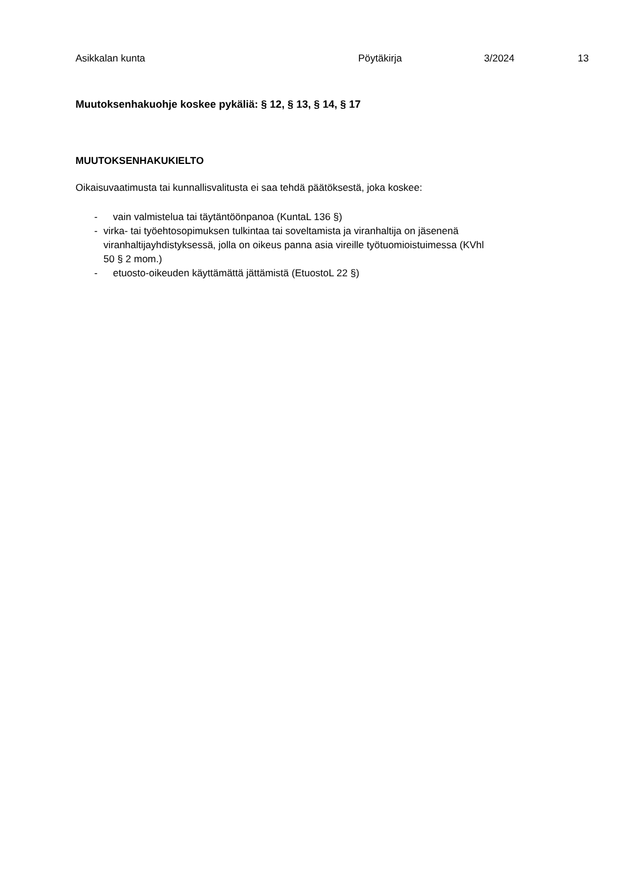Asikkalan kunta Pöytäkirja 3/2024 13
Muutoksenhakuohje koskee pykäliä: § 12, § 13, § 14, § 17
MUUTOKSENHAKUKIELTO
Oikaisuvaatimusta tai kunnallisvalitusta ei saa tehdä päätöksestä, joka koskee:
- vain valmistelua tai täytäntöönpanoa (KuntaL 136 §)
- virka- tai työehtosopimuksen tulkintaa tai soveltamista ja viranhaltija on jäsenenä viranhaltijayhdistyksessä, jolla on oikeus panna asia vireille työtuomioistuimessa (KVhl 50 § 2 mom.)
- etuosto-oikeuden käyttämättä jättämistä (EtuostoL 22 §)